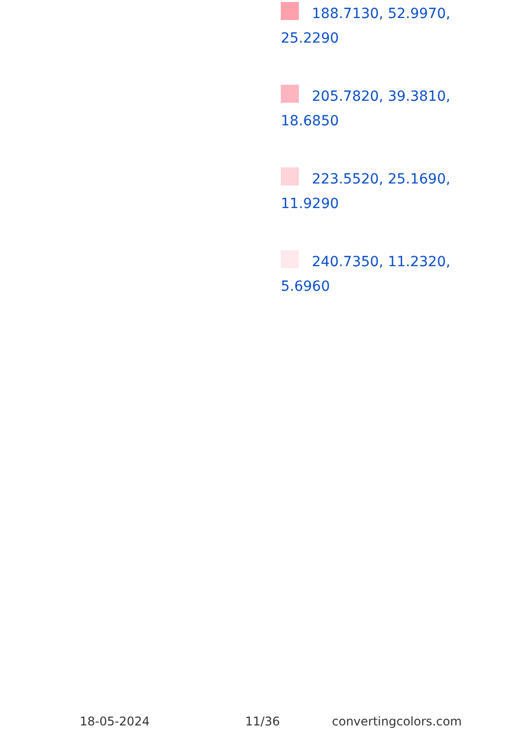188.7130, 52.9970, 25.2290
205.7820, 39.3810, 18.6850
223.5520, 25.1690, 11.9290
240.7350, 11.2320, 5.6960
18-05-2024 11/36 convertingcolors.com